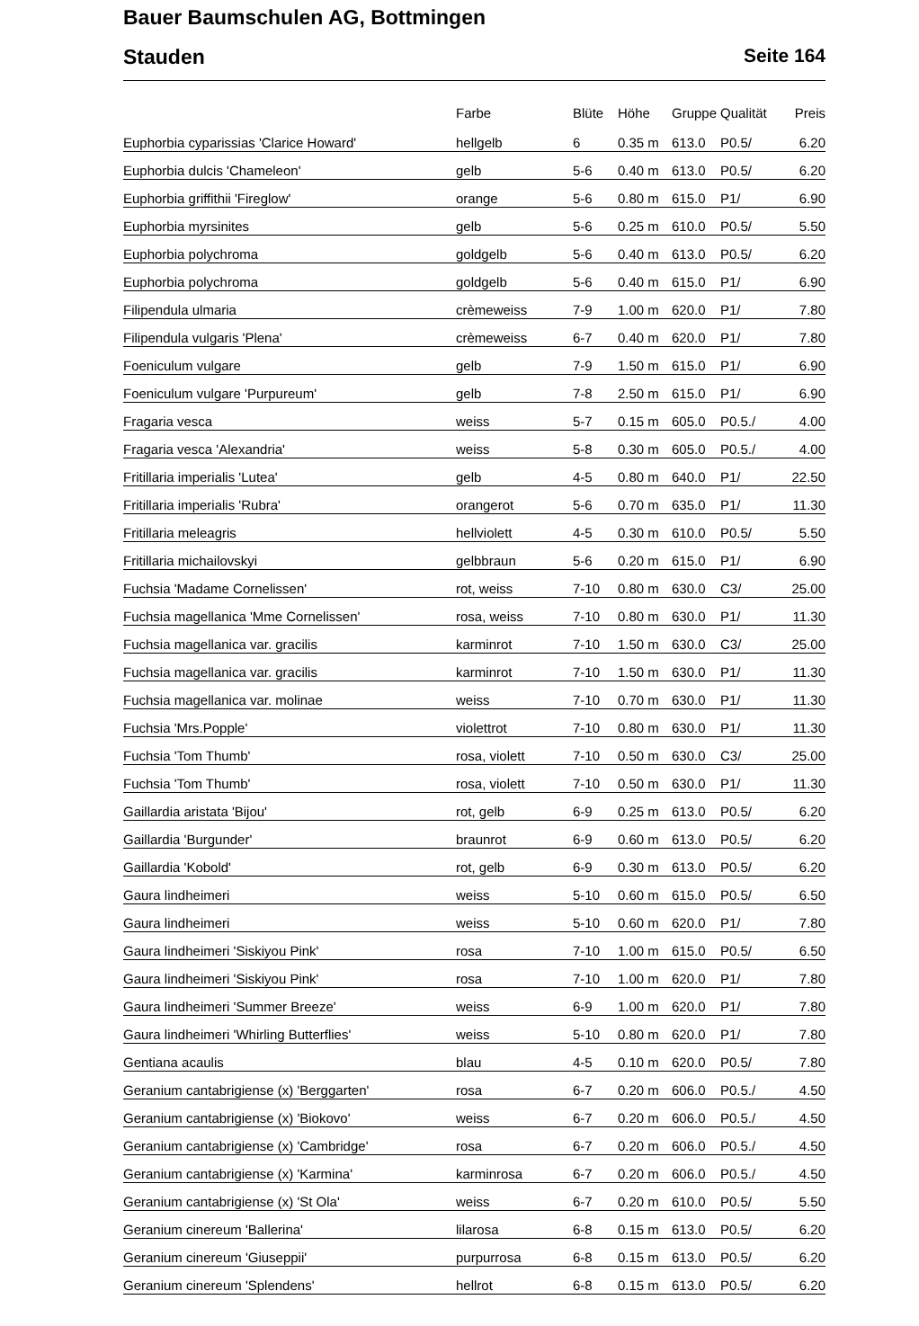Bauer Baumschulen AG, Bottmingen
Stauden Seite 164
| | Farbe | Blüte | Höhe | Gruppe | Qualität | Preis |
| --- | --- | --- | --- | --- | --- | --- |
| Euphorbia cyparissias 'Clarice Howard' | hellgelb | 6 | 0.35 m | 613.0 | P0.5/ | 6.20 |
| Euphorbia dulcis 'Chameleon' | gelb | 5-6 | 0.40 m | 613.0 | P0.5/ | 6.20 |
| Euphorbia griffithii 'Fireglow' | orange | 5-6 | 0.80 m | 615.0 | P1/ | 6.90 |
| Euphorbia myrsinites | gelb | 5-6 | 0.25 m | 610.0 | P0.5/ | 5.50 |
| Euphorbia polychroma | goldgelb | 5-6 | 0.40 m | 613.0 | P0.5/ | 6.20 |
| Euphorbia polychroma | goldgelb | 5-6 | 0.40 m | 615.0 | P1/ | 6.90 |
| Filipendula ulmaria | crèmeweiss | 7-9 | 1.00 m | 620.0 | P1/ | 7.80 |
| Filipendula vulgaris 'Plena' | crèmeweiss | 6-7 | 0.40 m | 620.0 | P1/ | 7.80 |
| Foeniculum vulgare | gelb | 7-9 | 1.50 m | 615.0 | P1/ | 6.90 |
| Foeniculum vulgare 'Purpureum' | gelb | 7-8 | 2.50 m | 615.0 | P1/ | 6.90 |
| Fragaria vesca | weiss | 5-7 | 0.15 m | 605.0 | P0.5./ | 4.00 |
| Fragaria vesca 'Alexandria' | weiss | 5-8 | 0.30 m | 605.0 | P0.5./ | 4.00 |
| Fritillaria imperialis 'Lutea' | gelb | 4-5 | 0.80 m | 640.0 | P1/ | 22.50 |
| Fritillaria imperialis 'Rubra' | orangerot | 5-6 | 0.70 m | 635.0 | P1/ | 11.30 |
| Fritillaria meleagris | hellviolett | 4-5 | 0.30 m | 610.0 | P0.5/ | 5.50 |
| Fritillaria michailovskyi | gelbbraun | 5-6 | 0.20 m | 615.0 | P1/ | 6.90 |
| Fuchsia 'Madame Cornelissen' | rot, weiss | 7-10 | 0.80 m | 630.0 | C3/ | 25.00 |
| Fuchsia magellanica 'Mme Cornelissen' | rosa, weiss | 7-10 | 0.80 m | 630.0 | P1/ | 11.30 |
| Fuchsia magellanica var. gracilis | karminrot | 7-10 | 1.50 m | 630.0 | C3/ | 25.00 |
| Fuchsia magellanica var. gracilis | karminrot | 7-10 | 1.50 m | 630.0 | P1/ | 11.30 |
| Fuchsia magellanica var. molinae | weiss | 7-10 | 0.70 m | 630.0 | P1/ | 11.30 |
| Fuchsia 'Mrs.Popple' | violettrot | 7-10 | 0.80 m | 630.0 | P1/ | 11.30 |
| Fuchsia 'Tom Thumb' | rosa, violett | 7-10 | 0.50 m | 630.0 | C3/ | 25.00 |
| Fuchsia 'Tom Thumb' | rosa, violett | 7-10 | 0.50 m | 630.0 | P1/ | 11.30 |
| Gaillardia aristata 'Bijou' | rot, gelb | 6-9 | 0.25 m | 613.0 | P0.5/ | 6.20 |
| Gaillardia 'Burgunder' | braunrot | 6-9 | 0.60 m | 613.0 | P0.5/ | 6.20 |
| Gaillardia 'Kobold' | rot, gelb | 6-9 | 0.30 m | 613.0 | P0.5/ | 6.20 |
| Gaura lindheimeri | weiss | 5-10 | 0.60 m | 615.0 | P0.5/ | 6.50 |
| Gaura lindheimeri | weiss | 5-10 | 0.60 m | 620.0 | P1/ | 7.80 |
| Gaura lindheimeri 'Siskiyou Pink' | rosa | 7-10 | 1.00 m | 615.0 | P0.5/ | 6.50 |
| Gaura lindheimeri 'Siskiyou Pink' | rosa | 7-10 | 1.00 m | 620.0 | P1/ | 7.80 |
| Gaura lindheimeri 'Summer Breeze' | weiss | 6-9 | 1.00 m | 620.0 | P1/ | 7.80 |
| Gaura lindheimeri 'Whirling Butterflies' | weiss | 5-10 | 0.80 m | 620.0 | P1/ | 7.80 |
| Gentiana acaulis | blau | 4-5 | 0.10 m | 620.0 | P0.5/ | 7.80 |
| Geranium cantabrigiense (x) 'Berggarten' | rosa | 6-7 | 0.20 m | 606.0 | P0.5./ | 4.50 |
| Geranium cantabrigiense (x) 'Biokovo' | weiss | 6-7 | 0.20 m | 606.0 | P0.5./ | 4.50 |
| Geranium cantabrigiense (x) 'Cambridge' | rosa | 6-7 | 0.20 m | 606.0 | P0.5./ | 4.50 |
| Geranium cantabrigiense (x) 'Karmina' | karminrosa | 6-7 | 0.20 m | 606.0 | P0.5./ | 4.50 |
| Geranium cantabrigiense (x) 'St Ola' | weiss | 6-7 | 0.20 m | 610.0 | P0.5/ | 5.50 |
| Geranium cinereum 'Ballerina' | lilarosa | 6-8 | 0.15 m | 613.0 | P0.5/ | 6.20 |
| Geranium cinereum 'Giuseppii' | purpurrosa | 6-8 | 0.15 m | 613.0 | P0.5/ | 6.20 |
| Geranium cinereum 'Splendens' | hellrot | 6-8 | 0.15 m | 613.0 | P0.5/ | 6.20 |